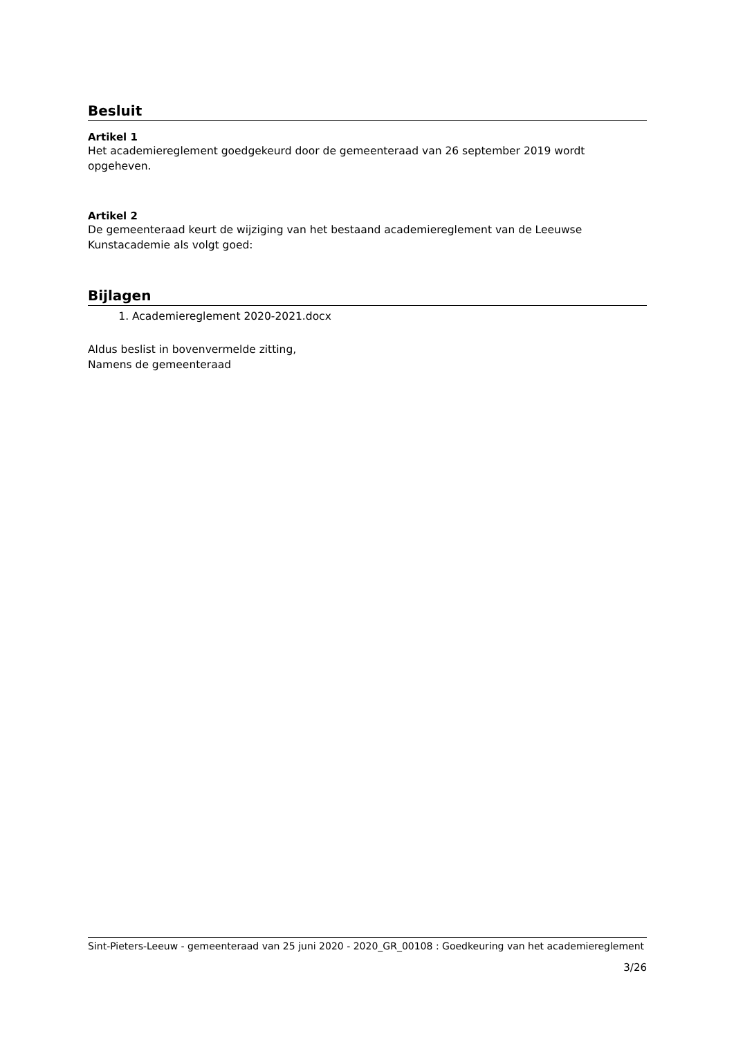Besluit
Artikel 1
Het academiereglement goedgekeurd door de gemeenteraad van 26 september 2019 wordt opgeheven.
Artikel 2
De gemeenteraad keurt de wijziging van het bestaand academiereglement van de Leeuwse Kunstacademie als volgt goed:
Bijlagen
1. Academiereglement 2020-2021.docx
Aldus beslist in bovenvermelde zitting,
Namens de gemeenteraad
Sint-Pieters-Leeuw - gemeenteraad van 25 juni 2020 - 2020_GR_00108 : Goedkeuring van het academiereglement
3/26